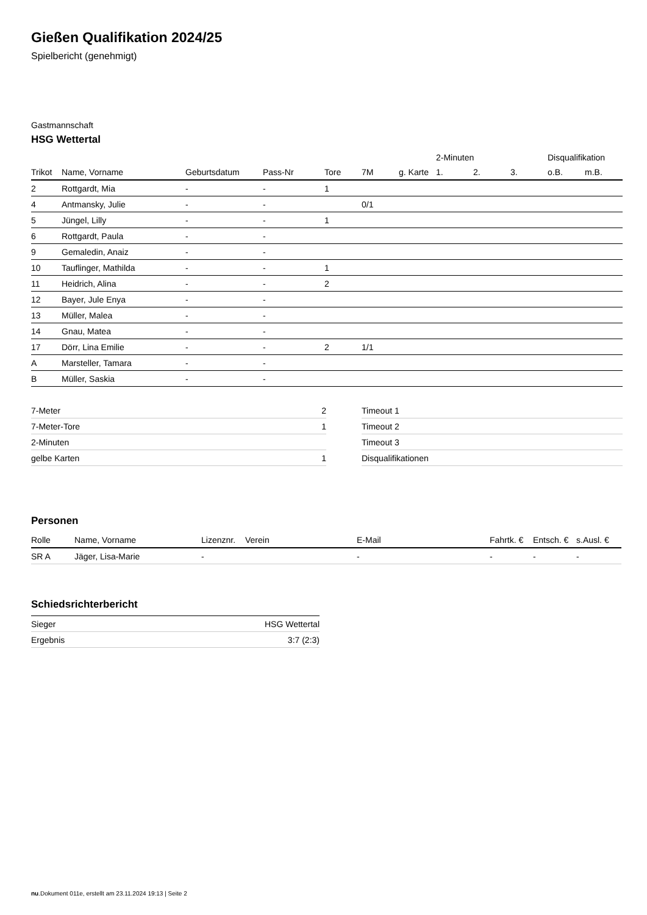Gießen Qualifikation 2024/25
Spielbericht (genehmigt)
Gastmannschaft
HSG Wettertal
| | | | | | | | 2-Minuten | | | Disqualifikation | |
| Trikot | Name, Vorname | Geburtsdatum | Pass-Nr | Tore | 7M | g. Karte | 1. | 2. | 3. | o.B. | m.B. |
| 2 | Rottgardt, Mia | - | - | 1 | | | | | | | |
| 4 | Antmansky, Julie | - | - | | 0/1 | | | | | | |
| 5 | Jüngel, Lilly | - | - | 1 | | | | | | | |
| 6 | Rottgardt, Paula | - | - | | | | | | | | |
| 9 | Gemaledin, Anaiz | - | - | | | | | | | | |
| 10 | Tauflinger, Mathilda | - | - | 1 | | | | | | | |
| 11 | Heidrich, Alina | - | - | 2 | | | | | | | |
| 12 | Bayer, Jule Enya | - | - | | | | | | | | |
| 13 | Müller, Malea | - | - | | | | | | | | |
| 14 | Gnau, Matea | - | - | | | | | | | | |
| 17 | Dörr, Lina Emilie | - | - | 2 | 1/1 | | | | | | |
| A | Marsteller, Tamara | - | - | | | | | | | | |
| B | Müller, Saskia | - | - | | | | | | | | |
| 7-Meter | 2 |
| 7-Meter-Tore | 1 |
| 2-Minuten | |
| gelbe Karten | 1 |
| Timeout 1 |
| Timeout 2 |
| Timeout 3 |
| Disqualifikationen |
Personen
| Rolle | Name, Vorname | Lizenznr. | Verein | E-Mail | Fahrtk. € | Entsch. € | s.Ausl. € |
| --- | --- | --- | --- | --- | --- | --- | --- |
| SR A | Jäger, Lisa-Marie | - | | - | - | - | - |
Schiedsrichterbericht
| Sieger | HSG Wettertal |
| Ergebnis | 3:7 (2:3) |
nu.Dokument 011e, erstellt am 23.11.2024 19:13 | Seite 2